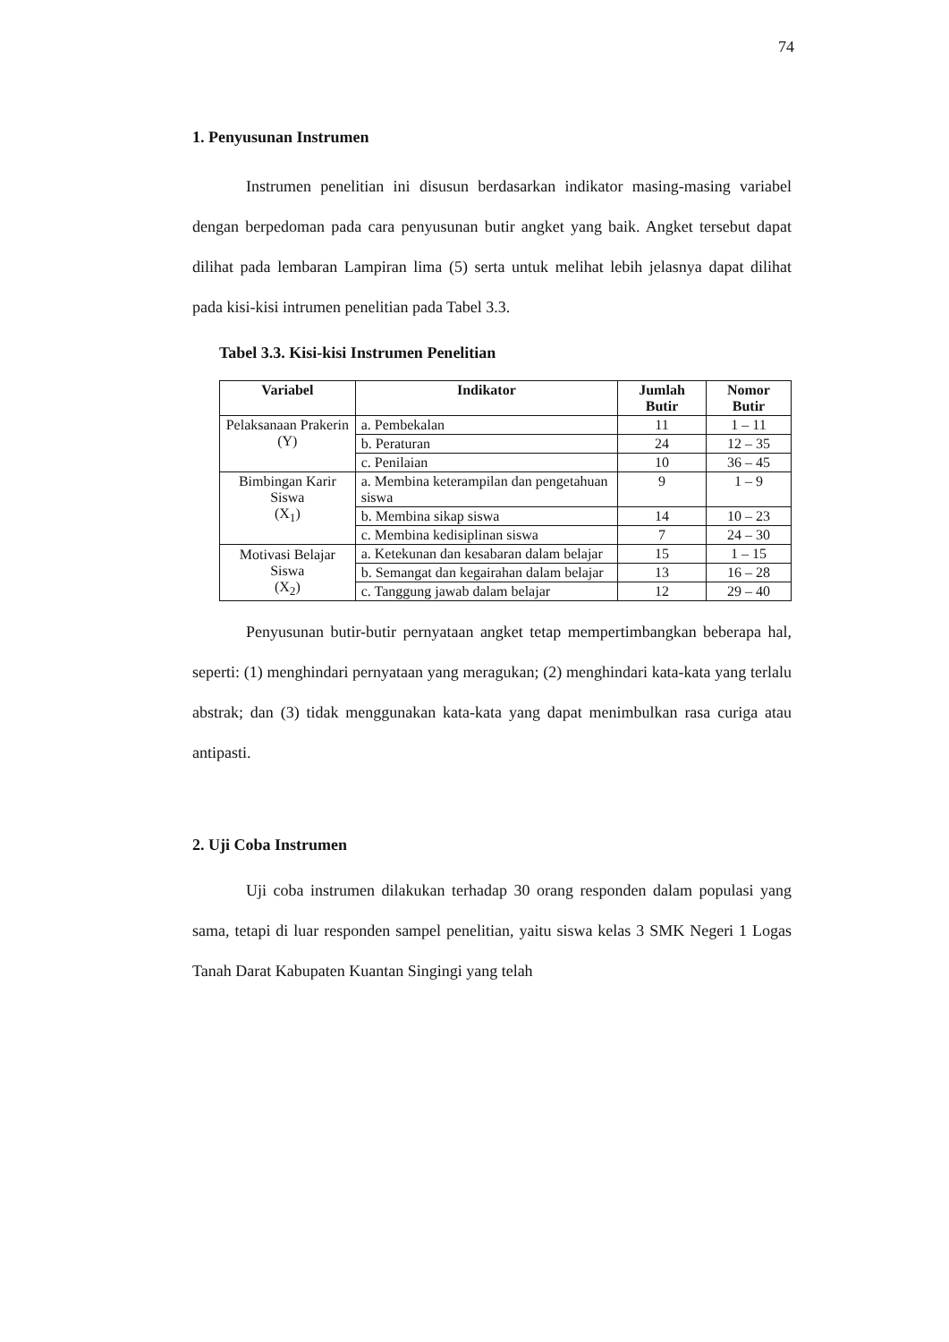74
1. Penyusunan Instrumen
Instrumen penelitian ini disusun berdasarkan indikator masing-masing variabel dengan berpedoman pada cara penyusunan butir angket yang baik. Angket tersebut dapat dilihat pada lembaran Lampiran lima (5) serta untuk melihat lebih jelasnya dapat dilihat pada kisi-kisi intrumen penelitian pada Tabel 3.3.
Tabel 3.3. Kisi-kisi Instrumen Penelitian
| Variabel | Indikator | Jumlah Butir | Nomor Butir |
| --- | --- | --- | --- |
| Pelaksanaan Prakerin (Y) | a. Pembekalan | 11 | 1 – 11 |
| | b. Peraturan | 24 | 12 – 35 |
| | c. Penilaian | 10 | 36 – 45 |
| Bimbingan Karir Siswa (X<sub>1</sub>) | a. Membina keterampilan dan pengetahuan siswa | 9 | 1 – 9 |
| | b. Membina sikap siswa | 14 | 10 – 23 |
| | c. Membina kedisiplinan siswa | 7 | 24 – 30 |
| Motivasi Belajar Siswa (X<sub>2</sub>) | a. Ketekunan dan kesabaran dalam belajar | 15 | 1 – 15 |
| | b. Semangat dan kegairahan dalam belajar | 13 | 16 – 28 |
| | c. Tanggung jawab dalam belajar | 12 | 29 – 40 |
Penyusunan butir-butir pernyataan angket tetap mempertimbangkan beberapa hal, seperti: (1) menghindari pernyataan yang meragukan; (2) menghindari kata-kata yang terlalu abstrak; dan (3) tidak menggunakan kata-kata yang dapat menimbulkan rasa curiga atau antipasti.
2. Uji Coba Instrumen
Uji coba instrumen dilakukan terhadap 30 orang responden dalam populasi yang sama, tetapi di luar responden sampel penelitian, yaitu siswa kelas 3 SMK Negeri 1 Logas Tanah Darat Kabupaten Kuantan Singingi yang telah